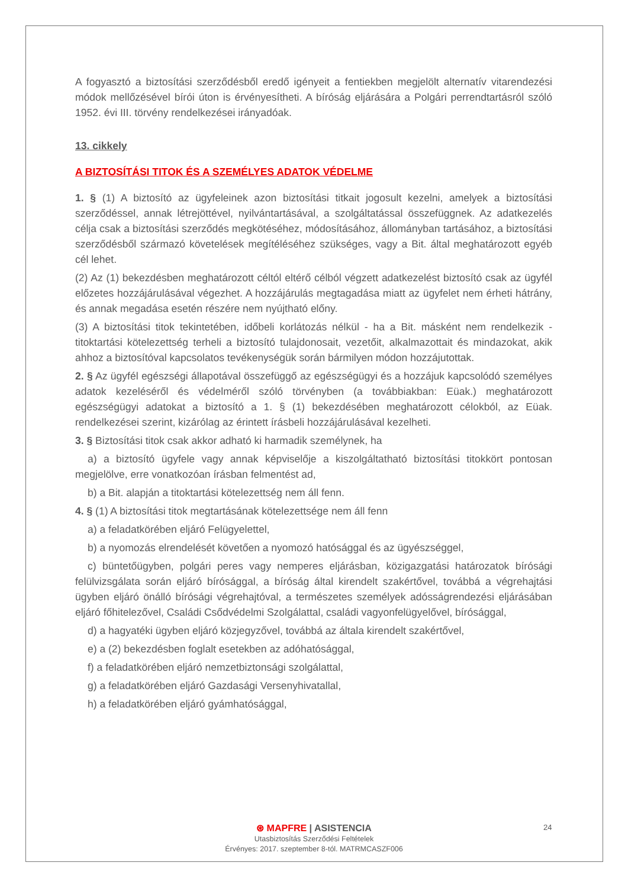A fogyasztó a biztosítási szerződésből eredő igényeit a fentiekben megjelölt alternatív vitarendezési módok mellőzésével bírói úton is érvényesítheti. A bíróság eljárására a Polgári perrendtartásról szóló 1952. évi III. törvény rendelkezései irányadóak.
13. cikkely
A BIZTOSÍTÁSI TITOK ÉS A SZEMÉLYES ADATOK VÉDELME
1. § (1) A biztosító az ügyfeleinek azon biztosítási titkait jogosult kezelni, amelyek a biztosítási szerződéssel, annak létrejöttével, nyilvántartásával, a szolgáltatással összefüggnek. Az adatkezelés célja csak a biztosítási szerződés megkötéséhez, módosításához, állományban tartásához, a biztosítási szerződésből származó követelések megítéléséhez szükséges, vagy a Bit. által meghatározott egyéb cél lehet.
(2) Az (1) bekezdésben meghatározott céltól eltérő célból végzett adatkezelést biztosító csak az ügyfél előzetes hozzájárulásával végezhet. A hozzájárulás megtagadása miatt az ügyfelet nem érheti hátrány, és annak megadása esetén részére nem nyújtható előny.
(3) A biztosítási titok tekintetében, időbeli korlátozás nélkül - ha a Bit. másként nem rendelkezik - titoktartási kötelezettség terheli a biztosító tulajdonosait, vezetőit, alkalmazottait és mindazokat, akik ahhoz a biztosítóval kapcsolatos tevékenységük során bármilyen módon hozzájutottak.
2. § Az ügyfél egészségi állapotával összefüggő az egészségügyi és a hozzájuk kapcsolódó személyes adatok kezeléséről és védelméről szóló törvényben (a továbbiakban: Eüak.) meghatározott egészségügyi adatokat a biztosító a 1. § (1) bekezdésében meghatározott célokból, az Eüak. rendelkezései szerint, kizárólag az érintett írásbeli hozzájárulásával kezelheti.
3. § Biztosítási titok csak akkor adható ki harmadik személynek, ha
a) a biztosító ügyfele vagy annak képviselője a kiszolgáltatható biztosítási titokkört pontosan megjelölve, erre vonatkozóan írásban felmentést ad,
b) a Bit. alapján a titoktartási kötelezettség nem áll fenn.
4. § (1) A biztosítási titok megtartásának kötelezettsége nem áll fenn
a) a feladatkörében eljáró Felügyelettel,
b) a nyomozás elrendelését követően a nyomozó hatósággal és az ügyészséggel,
c) büntetőügyben, polgári peres vagy nemperes eljárásban, közigazgatási határozatok bírósági felülvizsgálata során eljáró bírósággal, a bíróság által kirendelt szakértővel, továbbá a végrehajtási ügyben eljáró önálló bírósági végrehajtóval, a természetes személyek adósságrendezési eljárásában eljáró főhitelezővel, Családi Csődvédelmi Szolgálattal, családi vagyonfelügyelővel, bírósággal,
d) a hagyatéki ügyben eljáró közjegyzővel, továbbá az általa kirendelt szakértővel,
e) a (2) bekezdésben foglalt esetekben az adóhatósággal,
f) a feladatkörében eljáró nemzetbiztonsági szolgálattal,
g) a feladatkörében eljáró Gazdasági Versenyhivatallal,
h) a feladatkörében eljáró gyámhatósággal,
⊛ MAPFRE | ASISTENCIA
Utasbiztosítás Szerződési Feltételek
Érvényes: 2017. szeptember 8-tól. MATRMCASZF006
24